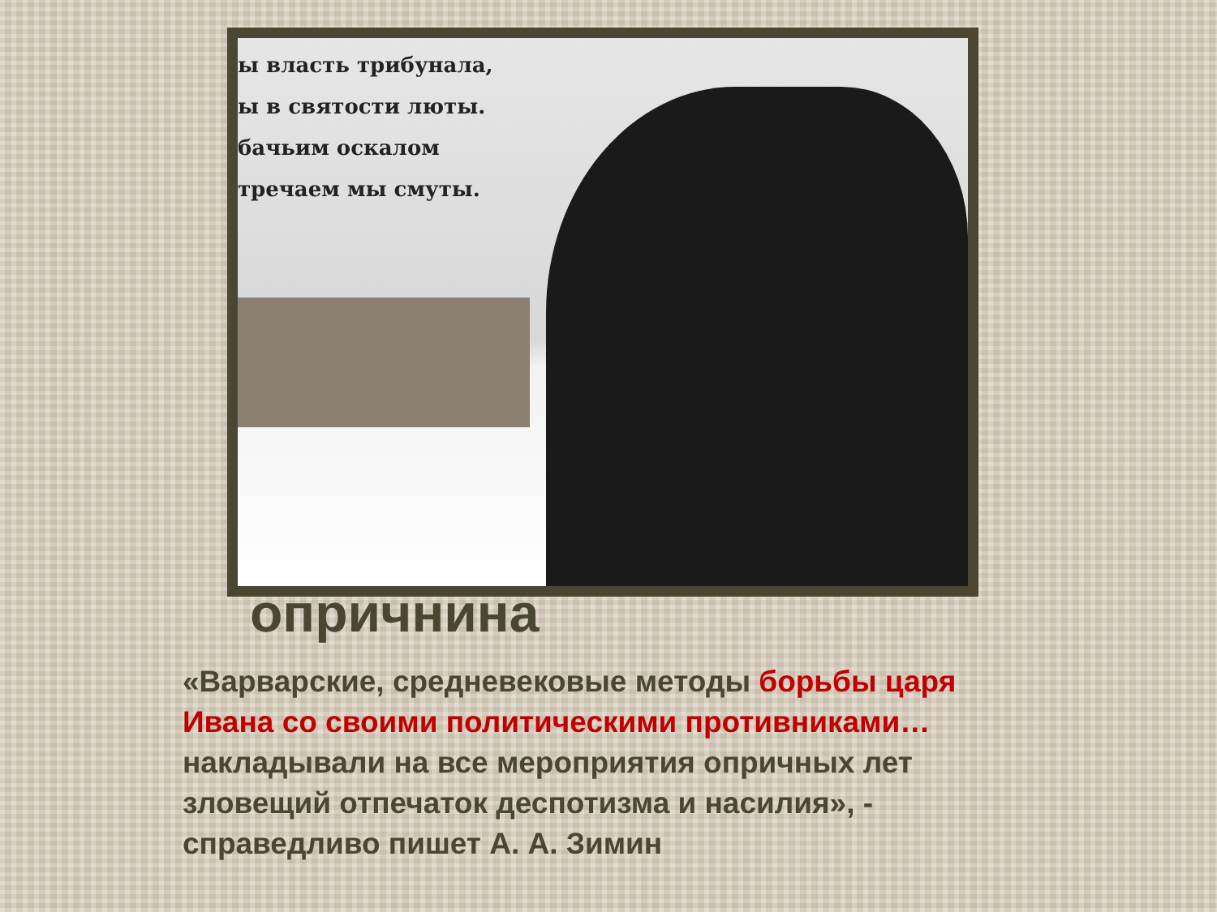ы власть трибунала,
ы в святости люты.
бачьим оскалом
тречаем мы смуты.
опричнина
«Варварские, средневековые методы борьбы царя Ивана со своими политическими противниками… накладывали на все мероприятия опричных лет зловещий отпечаток деспотизма и насилия», - справедливо пишет А. А. Зимин